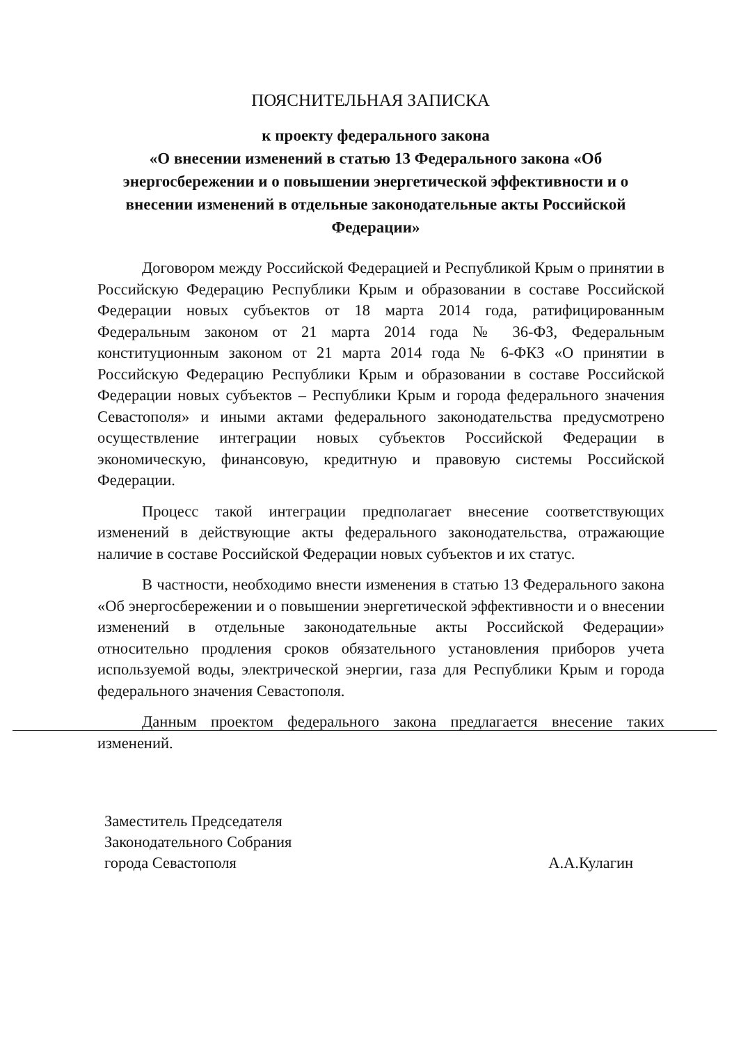ПОЯСНИТЕЛЬНАЯ ЗАПИСКА
к проекту федерального закона
«О внесении изменений в статью 13 Федерального закона «Об энергосбережении и о повышении энергетической эффективности и о внесении изменений в отдельные законодательные акты Российской Федерации»
Договором между Российской Федерацией и Республикой Крым о принятии в Российскую Федерацию Республики Крым и образовании в составе Российской Федерации новых субъектов от 18 марта 2014 года, ратифицированным Федеральным законом от 21 марта 2014 года № 36-ФЗ, Федеральным конституционным законом от 21 марта 2014 года № 6-ФКЗ «О принятии в Российскую Федерацию Республики Крым и образовании в составе Российской Федерации новых субъектов – Республики Крым и города федерального значения Севастополя» и иными актами федерального законодательства предусмотрено осуществление интеграции новых субъектов Российской Федерации в экономическую, финансовую, кредитную и правовую системы Российской Федерации.
Процесс такой интеграции предполагает внесение соответствующих изменений в действующие акты федерального законодательства, отражающие наличие в составе Российской Федерации новых субъектов и их статус.
В частности, необходимо внести изменения в статью 13 Федерального закона «Об энергосбережении и о повышении энергетической эффективности и о внесении изменений в отдельные законодательные акты Российской Федерации» относительно продления сроков обязательного установления приборов учета используемой воды, электрической энергии, газа для Республики Крым и города федерального значения Севастополя.
Данным проектом федерального закона предлагается внесение таких изменений.
Заместитель Председателя
Законодательного Собрания
города Севастополя
А.А.Кулагин